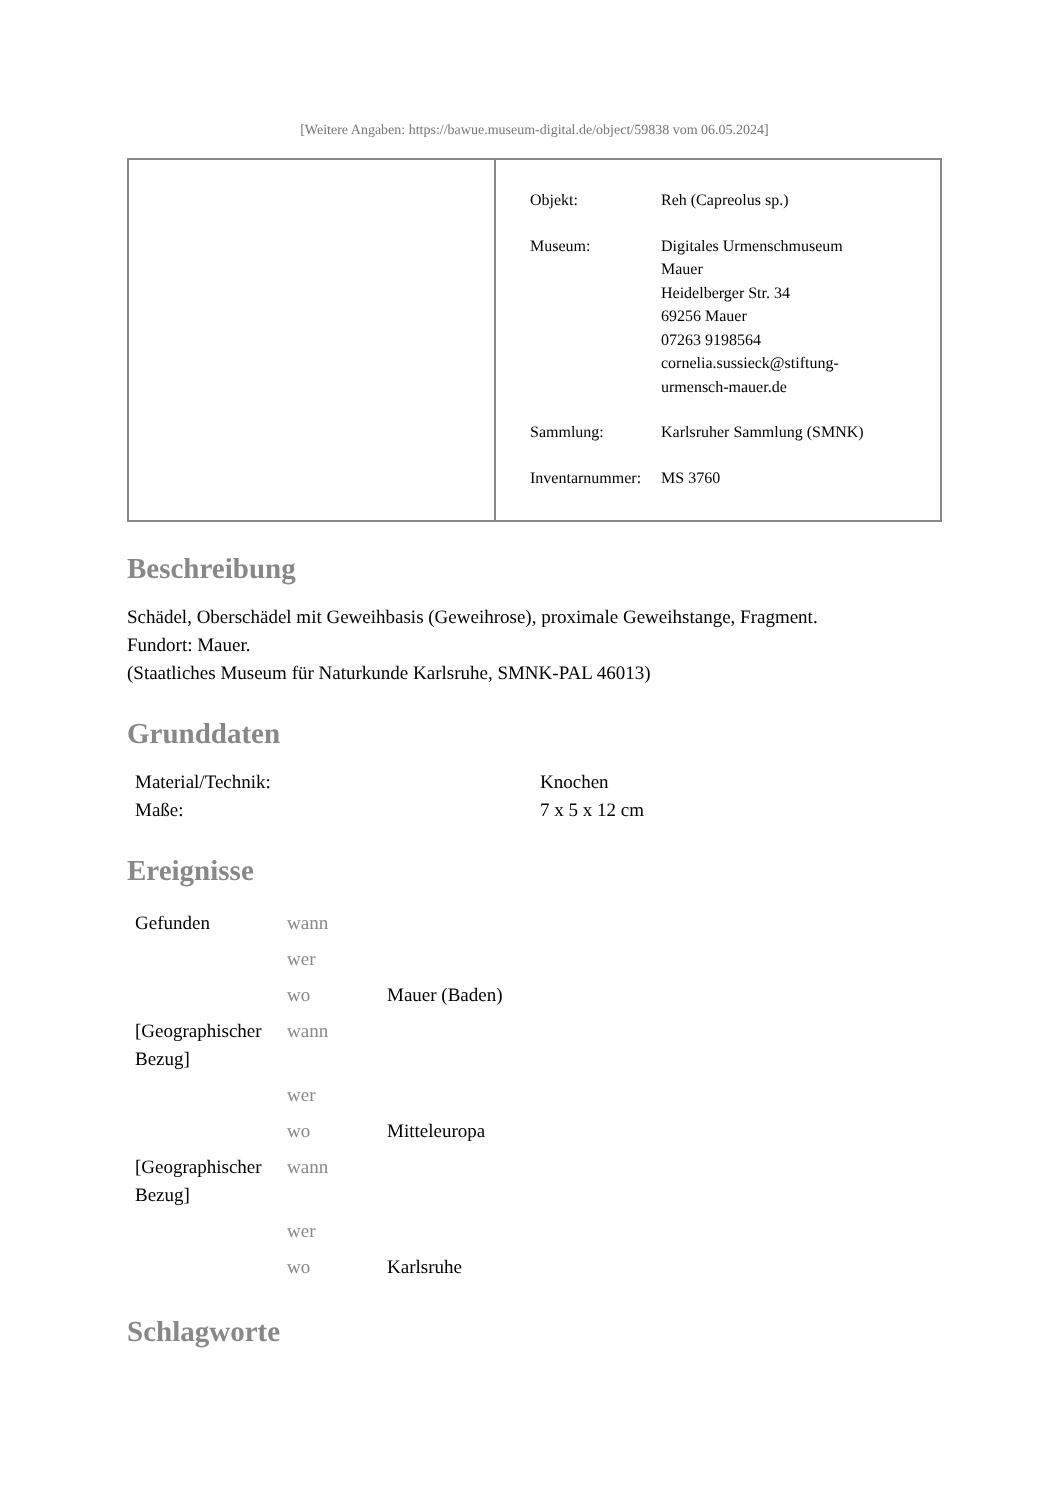[Weitere Angaben: https://bawue.museum-digital.de/object/59838 vom 06.05.2024]
| Objekt: | Reh (Capreolus sp.) |
| Museum: | Digitales Urmenschmuseum Mauer Heidelberger Str. 34 69256 Mauer 07263 9198564 cornelia.sussieck@stiftung- urmensch-mauer.de |
| Sammlung: | Karlsruher Sammlung (SMNK) |
| Inventarnummer: | MS 3760 |
Beschreibung
Schädel, Oberschädel mit Geweihbasis (Geweihrose), proximale Geweihstange, Fragment.
Fundort: Mauer.
(Staatliches Museum für Naturkunde Karlsruhe, SMNK-PAL 46013)
Grunddaten
| Material/Technik: | Knochen |
| Maße: | 7 x 5 x 12 cm |
Ereignisse
| Gefunden | wann | |
| | wer | |
| | wo | Mauer (Baden) |
| [Geographischer Bezug] | wann | |
| | wer | |
| | wo | Mitteleuropa |
| [Geographischer Bezug] | wann | |
| | wer | |
| | wo | Karlsruhe |
Schlagworte